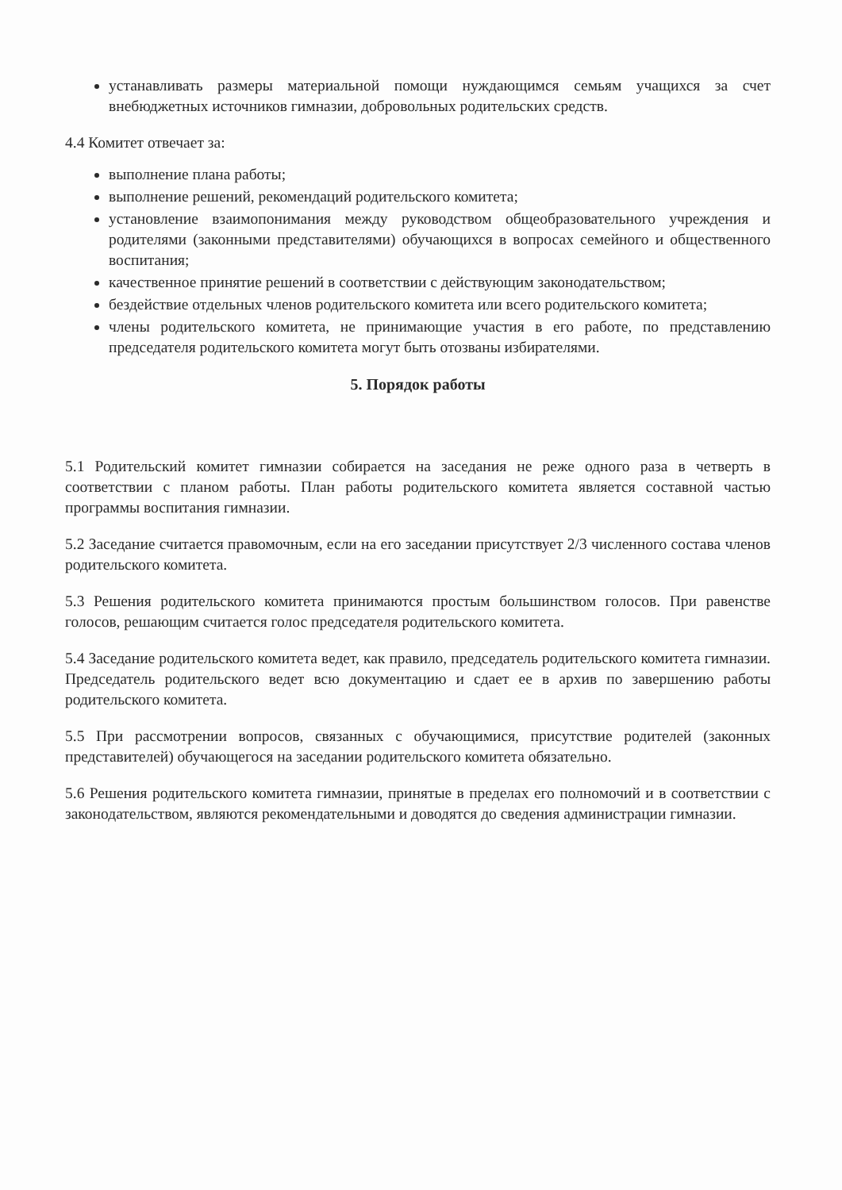устанавливать размеры материальной помощи нуждающимся семьям учащихся за счет внебюджетных источников гимназии, добровольных родительских средств.
4.4 Комитет отвечает за:
выполнение плана работы;
выполнение решений, рекомендаций родительского комитета;
установление взаимопонимания между руководством общеобразовательного учреждения и родителями (законными представителями) обучающихся в вопросах семейного и общественного воспитания;
качественное принятие решений в соответствии с действующим законодательством;
бездействие отдельных членов родительского комитета или всего родительского комитета;
члены родительского комитета, не принимающие участия в его работе, по представлению председателя родительского комитета могут быть отозваны избирателями.
5. Порядок работы
5.1 Родительский комитет гимназии собирается на заседания не реже одного раза в четверть в соответствии с планом работы. План работы родительского комитета является составной частью программы воспитания гимназии.
5.2 Заседание считается правомочным, если на его заседании присутствует 2/3 численного состава членов родительского комитета.
5.3 Решения родительского комитета принимаются простым большинством голосов. При равенстве голосов, решающим считается голос председателя родительского комитета.
5.4 Заседание родительского комитета ведет, как правило, председатель родительского комитета гимназии. Председатель родительского ведет всю документацию и сдает ее в архив по завершению работы родительского комитета.
5.5 При рассмотрении вопросов, связанных с обучающимися, присутствие родителей (законных представителей) обучающегося на заседании родительского комитета обязательно.
5.6 Решения родительского комитета гимназии, принятые в пределах его полномочий и в соответствии с законодательством, являются рекомендательными и доводятся до сведения администрации гимназии.